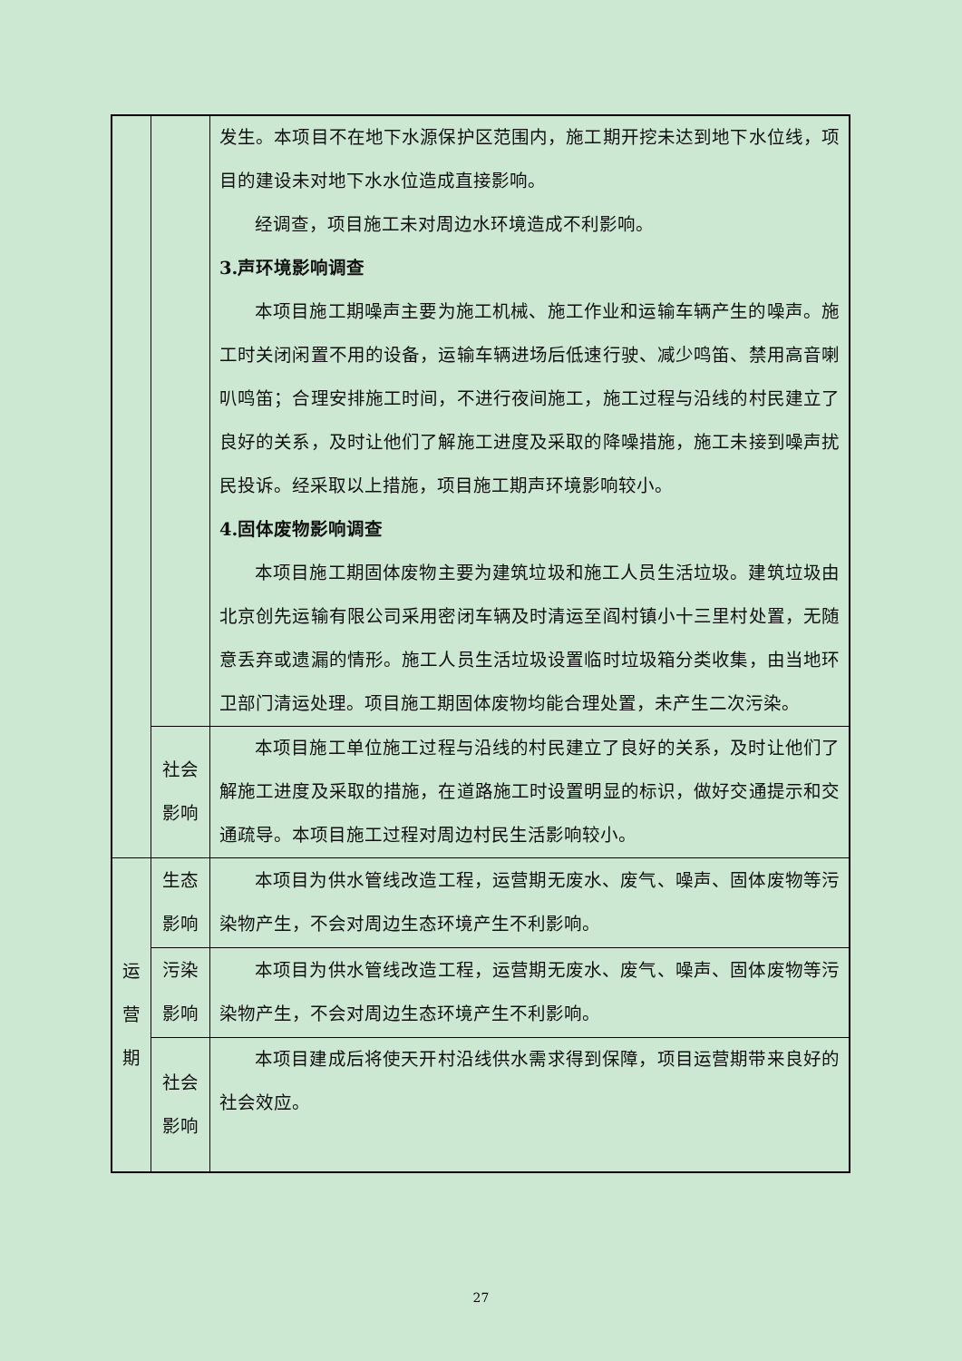| | | 发生。本项目不在地下水源保护区范围内，施工期开挖未达到地下水位线，项目的建设未对地下水水位造成直接影响。 经调查，项目施工未对周边水环境造成不利影响。 3.声环境影响调查 本项目施工期噪声主要为施工机械、施工作业和运输车辆产生的噪声。施工时关闭闲置不用的设备，运输车辆进场后低速行驶、减少鸣笛、禁用高音喇叭鸣笛；合理安排施工时间，不进行夜间施工，施工过程与沿线的村民建立了良好的关系，及时让他们了解施工进度及采取的降噪措施，施工未接到噪声扰民投诉。经采取以上措施，项目施工期声环境影响较小。 4.固体废物影响调查 本项目施工期固体废物主要为建筑垃圾和施工人员生活垃圾。建筑垃圾由北京创先运输有限公司采用密闭车辆及时清运至阎村镇小十三里村处置，无随意丢弃或遗漏的情形。施工人员生活垃圾设置临时垃圾箱分类收集，由当地环卫部门清运处理。项目施工期固体废物均能合理处置，未产生二次污染。 |
| | 社会 影响 | 本项目施工单位施工过程与沿线的村民建立了良好的关系，及时让他们了解施工进度及采取的措施，在道路施工时设置明显的标识，做好交通提示和交通疏导。本项目施工过程对周边村民生活影响较小。 |
| 运 营 期 | 生态 影响 | 本项目为供水管线改造工程，运营期无废水、废气、噪声、固体废物等污染物产生，不会对周边生态环境产生不利影响。 |
| | 污染 影响 | 本项目为供水管线改造工程，运营期无废水、废气、噪声、固体废物等污染物产生，不会对周边生态环境产生不利影响。 |
| | 社会 影响 | 本项目建成后将使天开村沿线供水需求得到保障，项目运营期带来良好的社会效应。 |
27